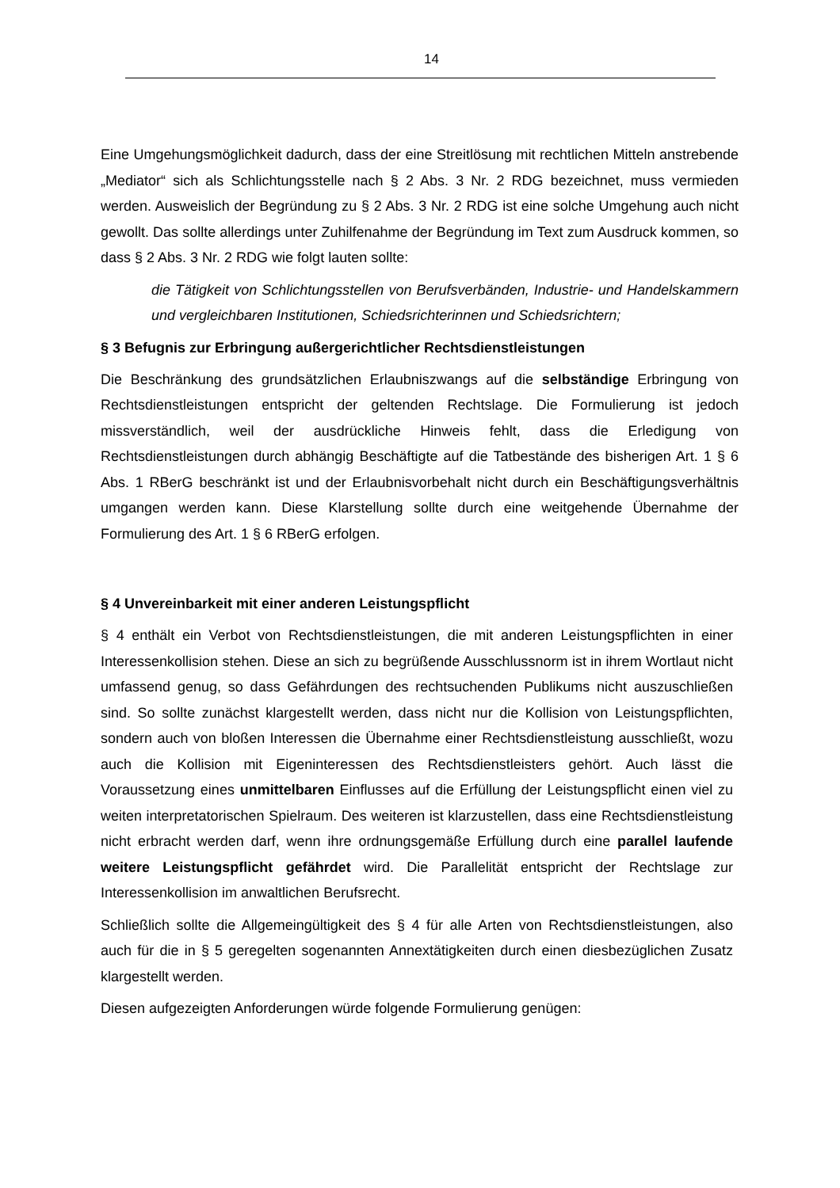14
Eine Umgehungsmöglichkeit dadurch, dass der eine Streitlösung mit rechtlichen Mitteln anstrebende „Mediator“ sich als Schlichtungsstelle nach § 2 Abs. 3 Nr. 2 RDG bezeichnet, muss vermieden werden. Ausweislich der Begründung zu § 2 Abs. 3 Nr. 2 RDG ist eine solche Umgehung auch nicht gewollt. Das sollte allerdings unter Zuhilfenahme der Begründung im Text zum Ausdruck kommen, so dass § 2 Abs. 3 Nr. 2 RDG wie folgt lauten sollte:
die Tätigkeit von Schlichtungsstellen von Berufsverbänden, Industrie- und Handelskammern und vergleichbaren Institutionen, Schiedsrichterinnen und Schiedsrichtern;
§ 3 Befugnis zur Erbringung außergerichtlicher Rechtsdienstleistungen
Die Beschränkung des grundsätzlichen Erlaubniszwangs auf die selbständige Erbringung von Rechtsdienstleistungen entspricht der geltenden Rechtslage. Die Formulierung ist jedoch missverständlich, weil der ausdrückliche Hinweis fehlt, dass die Erledigung von Rechtsdienstleistungen durch abhängig Beschäftigte auf die Tatbestände des bisherigen Art. 1 § 6 Abs. 1 RBerG beschränkt ist und der Erlaubnisvorbehalt nicht durch ein Beschäftigungsverhältnis umgangen werden kann. Diese Klarstellung sollte durch eine weitgehende Übernahme der Formulierung des Art. 1 § 6 RBerG erfolgen.
§ 4 Unvereinbarkeit mit einer anderen Leistungspflicht
§ 4 enthält ein Verbot von Rechtsdienstleistungen, die mit anderen Leistungspflichten in einer Interessenkollision stehen. Diese an sich zu begrüßende Ausschlussnorm ist in ihrem Wortlaut nicht umfassend genug, so dass Gefährdungen des rechtsuchenden Publikums nicht auszuschließen sind. So sollte zunächst klargestellt werden, dass nicht nur die Kollision von Leistungspflichten, sondern auch von bloßen Interessen die Übernahme einer Rechtsdienstleistung ausschließt, wozu auch die Kollision mit Eigeninteressen des Rechtsdienstleisters gehört. Auch lässt die Voraussetzung eines unmittelbaren Einflusses auf die Erfüllung der Leistungspflicht einen viel zu weiten interpretatorischen Spielraum. Des weiteren ist klarzustellen, dass eine Rechtsdienstleistung nicht erbracht werden darf, wenn ihre ordnungsgemäße Erfüllung durch eine parallel laufende weitere Leistungspflicht gefährdet wird. Die Parallelität entspricht der Rechtslage zur Interessenkollision im anwaltlichen Berufsrecht.
Schließlich sollte die Allgemeingültigkeit des § 4 für alle Arten von Rechtsdienstleistungen, also auch für die in § 5 geregelten sogenannten Annextätigkeiten durch einen diesbezüglichen Zusatz klargestellt werden.
Diesen aufgezeigten Anforderungen würde folgende Formulierung genügen: